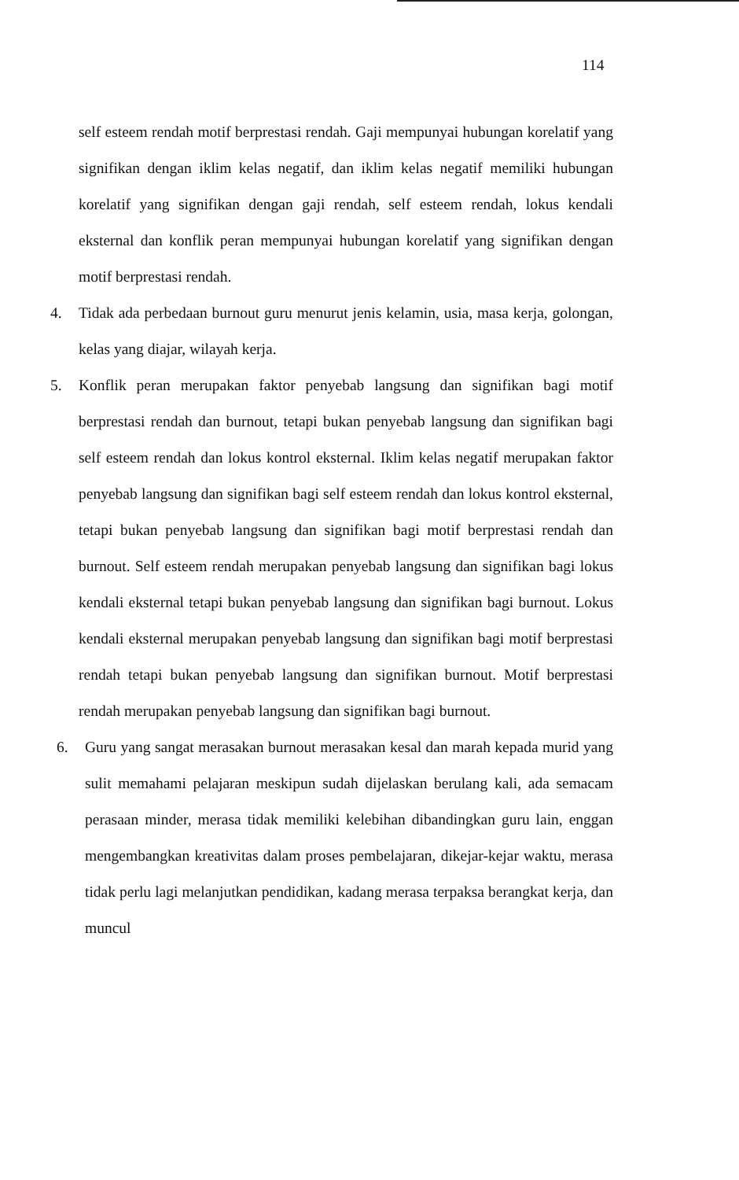114
self esteem rendah motif berprestasi rendah. Gaji mempunyai hubungan korelatif yang signifikan dengan iklim kelas negatif, dan iklim kelas negatif memiliki hubungan korelatif yang signifikan dengan gaji rendah, self esteem rendah, lokus kendali eksternal dan konflik peran mempunyai hubungan korelatif yang signifikan dengan motif berprestasi rendah.
4. Tidak ada perbedaan burnout guru menurut jenis kelamin, usia, masa kerja, golongan, kelas yang diajar, wilayah kerja.
5. Konflik peran merupakan faktor penyebab langsung dan signifikan bagi motif berprestasi rendah dan burnout, tetapi bukan penyebab langsung dan signifikan bagi self esteem rendah dan lokus kontrol eksternal. Iklim kelas negatif merupakan faktor penyebab langsung dan signifikan bagi self esteem rendah dan lokus kontrol eksternal, tetapi bukan penyebab langsung dan signifikan bagi motif berprestasi rendah dan burnout. Self esteem rendah merupakan penyebab langsung dan signifikan bagi lokus kendali eksternal tetapi bukan penyebab langsung dan signifikan bagi burnout. Lokus kendali eksternal merupakan penyebab langsung dan signifikan bagi motif berprestasi rendah tetapi bukan penyebab langsung dan signifikan burnout. Motif berprestasi rendah merupakan penyebab langsung dan signifikan bagi burnout.
6. Guru yang sangat merasakan burnout merasakan kesal dan marah kepada murid yang sulit memahami pelajaran meskipun sudah dijelaskan berulang kali, ada semacam perasaan minder, merasa tidak memiliki kelebihan dibandingkan guru lain, enggan mengembangkan kreativitas dalam proses pembelajaran, dikejar-kejar waktu, merasa tidak perlu lagi melanjutkan pendidikan, kadang merasa terpaksa berangkat kerja, dan muncul